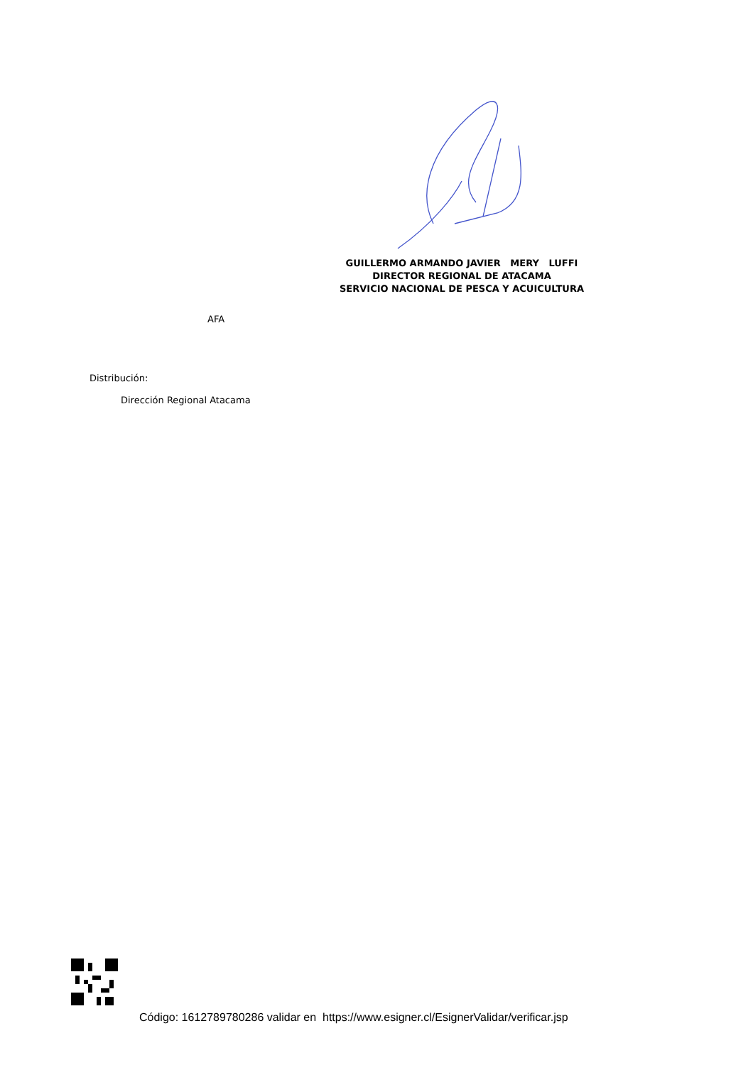GUILLERMO ARMANDO JAVIER MERY LUFFI
DIRECTOR REGIONAL DE ATACAMA
SERVICIO NACIONAL DE PESCA Y ACUICULTURA
AFA
Distribución:
Dirección Regional Atacama
Código: 1612789780286 validar en https://www.esigner.cl/EsignerValidar/verificar.jsp